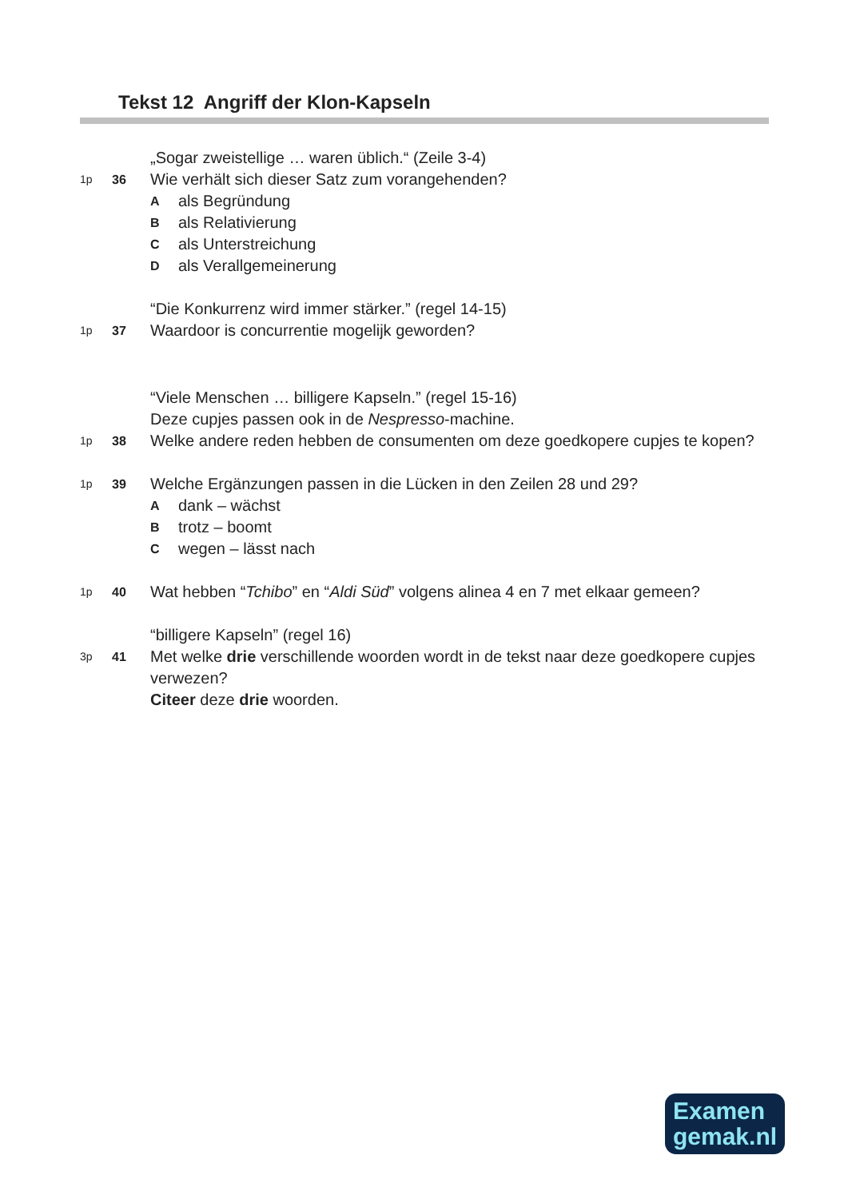Tekst 12 Angriff der Klon-Kapseln
„Sogar zweistellige … waren üblich.“ (Zeile 3-4)
1p 36 Wie verhält sich dieser Satz zum vorangehenden?
Aals Begründung
Bals Relativierung
Cals Unterstreichung
Dals Verallgemeinerung
“Die Konkurrenz wird immer stärker.” (regel 14-15)
1p 37 Waardoor is concurrentie mogelijk geworden?
“Viele Menschen … billigere Kapseln.” (regel 15-16)
Deze cupjes passen ook in de Nespresso-machine.
1p 38 Welke andere reden hebben de consumenten om deze goedkopere cupjes te kopen?
1p 39 Welche Ergänzungen passen in die Lücken in den Zeilen 28 und 29?
Adank – wächst
Btrotz – boomt
Cwegen – lässt nach
1p 40 Wat hebben “Tchibo” en “Aldi Süd” volgens alinea 4 en 7 met elkaar gemeen?
“billigere Kapseln” (regel 16)
3p 41 Met welke drie verschillende woorden wordt in de tekst naar deze goedkopere cupjes verwezen?
Citeer deze drie woorden.
Examen
gemak.nl